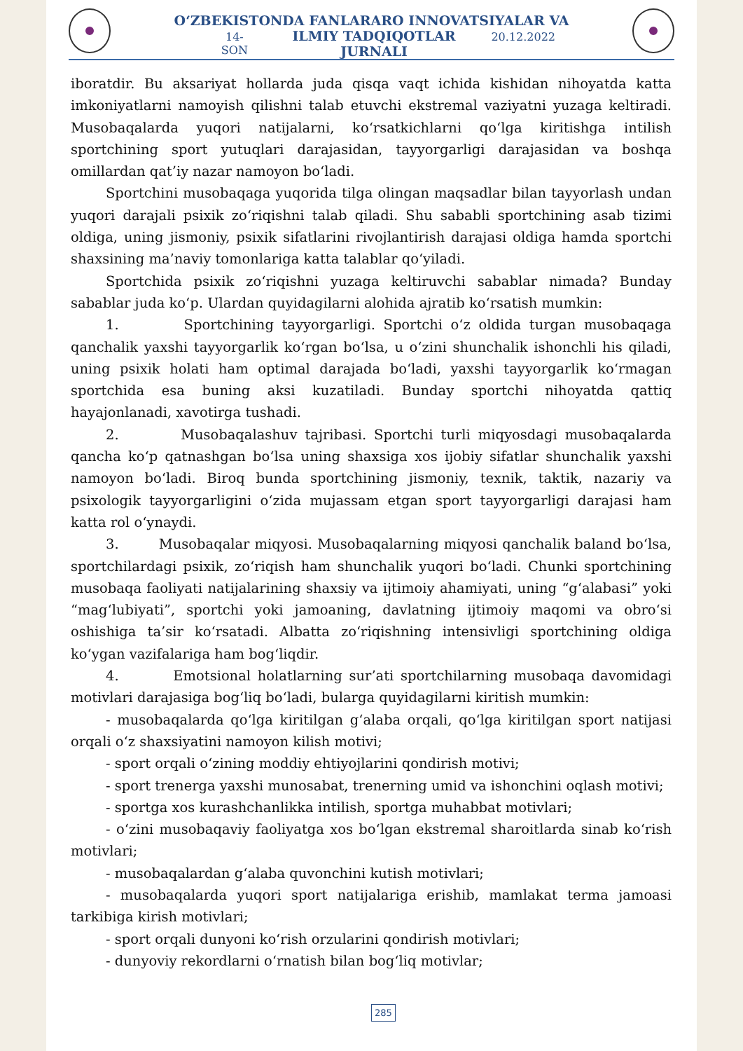O‘ZBEKISTONDA FANLARARO INNOVATSIYALAR VA
14-SON ILMIY TADQIQOTLAR JURNALI 20.12.2022
iboratdir. Bu aksariyat hollarda juda qisqa vaqt ichida kishidan nihoyatda katta imkoniyatlarni namoyish qilishni talab etuvchi ekstremal vaziyatni yuzaga keltiradi. Musobaqalarda yuqori natijalarni, ko‘rsatkichlarni qo‘lga kiritishga intilish sportchining sport yutuqlari darajasidan, tayyorgarligi darajasidan va boshqa omillardan qat’iy nazar namoyon bo‘ladi.
Sportchini musobaqaga yuqorida tilga olingan maqsadlar bilan tayyorlash undan yuqori darajali psixik zo‘riqishni talab qiladi. Shu sababli sportchining asab tizimi oldiga, uning jismoniy, psixik sifatlarini rivojlantirish darajasi oldiga hamda sportchi shaxsining ma’naviy tomonlariga katta talablar qo‘yiladi.
Sportchida psixik zo‘riqishni yuzaga keltiruvchi sabablar nimada? Bunday sabablar juda ko‘p. Ulardan quyidagilarni alohida ajratib ko‘rsatish mumkin:
1. Sportchining tayyorgarligi. Sportchi o‘z oldida turgan musobaqaga qanchalik yaxshi tayyorgarlik ko‘rgan bo‘lsa, u o‘zini shunchalik ishonchli his qiladi, uning psixik holati ham optimal darajada bo‘ladi, yaxshi tayyorgarlik ko‘rmagan sportchida esa buning aksi kuzatiladi. Bunday sportchi nihoyatda qattiq hayajonlanadi, xavotirga tushadi.
2. Musobaqalashuv tajribasi. Sportchi turli miqyosdagi musobaqalarda qancha ko‘p qatnashgan bo‘lsa uning shaxsiga xos ijobiy sifatlar shunchalik yaxshi namoyon bo‘ladi. Biroq bunda sportchining jismoniy, texnik, taktik, nazariy va psixologik tayyorgarligini o‘zida mujassam etgan sport tayyorgarligi darajasi ham katta rol o‘ynaydi.
3. Musobaqalar miqyosi. Musobaqalarning miqyosi qanchalik baland bo‘lsa, sportchilardagi psixik, zo‘riqish ham shunchalik yuqori bo‘ladi. Chunki sportchining musobaqa faoliyati natijalarining shaxsiy va ijtimoiy ahamiyati, uning “g‘alabasi” yoki “mag‘lubiyati”, sportchi yoki jamoaning, davlatning ijtimoiy maqomi va obro‘si oshishiga ta’sir ko‘rsatadi. Albatta zo‘riqishning intensivligi sportchining oldiga ko‘ygan vazifalariga ham bog‘liqdir.
4. Emotsional holatlarning sur’ati sportchilarning musobaqa davomidagi motivlari darajasiga bog‘liq bo‘ladi, bularga quyidagilarni kiritish mumkin:
- musobaqalarda qo‘lga kiritilgan g‘alaba orqali, qo‘lga kiritilgan sport natijasi orqali o‘z shaxsiyatini namoyon kilish motivi;
- sport orqali o‘zining moddiy ehtiyojlarini qondirish motivi;
- sport trenerga yaxshi munosabat, trenerning umid va ishonchini oqlash motivi;
- sportga xos kurashchanlikka intilish, sportga muhabbat motivlari;
- o‘zini musobaqaviy faoliyatga xos bo‘lgan ekstremal sharoitlarda sinab ko‘rish motivlari;
- musobaqalardan g‘alaba quvonchini kutish motivlari;
- musobaqalarda yuqori sport natijalariga erishib, mamlakat terma jamoasi tarkibiga kirish motivlari;
- sport orqali dunyoni ko‘rish orzularini qondirish motivlari;
- dunyoviy rekordlarni o‘rnatish bilan bog‘liq motivlar;
285